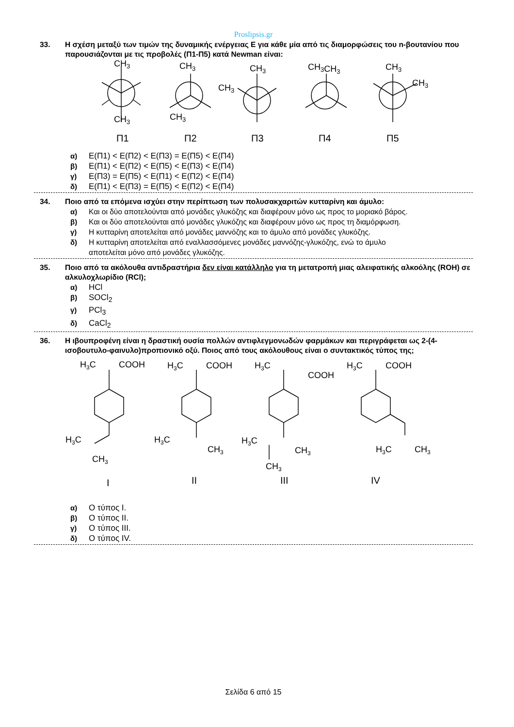Proslipsis.gr
33. Η σχέση μεταξύ των τιμών της δυναμικής ενέργειας Ε για κάθε μία από τις διαμορφώσεις του n-βουτανίου που παρουσιάζονται με τις προβολές (Π1-Π5) κατά Newman είναι:
CH3
CH3
CH3
CH3
CH3
CH3
CH3CH3
CH3
CH3
Π1
Π2
Π3
Π4
Π5
α) Ε(Π1) < Ε(Π2) < Ε(Π3) = Ε(Π5) < Ε(Π4)
β) Ε(Π1) < Ε(Π2) < Ε(Π5) < Ε(Π3) < Ε(Π4)
γ) Ε(Π3) = Ε(Π5) < Ε(Π1) < Ε(Π2) < Ε(Π4)
δ) Ε(Π1) < Ε(Π3) = Ε(Π5) < Ε(Π2) < Ε(Π4)
34. Ποιο από τα επόμενα ισχύει στην περίπτωση των πολυσακχαριτών κυτταρίνη και άμυλο:
α) Και οι δύο αποτελούνται από μονάδες γλυκόζης και διαφέρουν μόνο ως προς το μοριακό βάρος.
β) Και οι δύο αποτελούνται από μονάδες γλυκόζης και διαφέρουν μόνο ως προς τη διαμόρφωση.
γ) Η κυτταρίνη αποτελείται από μονάδες μαννόζης και το άμυλο από μονάδες γλυκόζης.
δ) Η κυτταρίνη αποτελείται από εναλλασσόμενες μονάδες μαννόζης-γλυκόζης, ενώ το άμυλο
αποτελείται μόνο από μονάδες γλυκόζης.
35. Ποιο από τα ακόλουθα αντιδραστήρια δεν είναι κατάλληλο για τη μετατροπή μιας αλειφατικής αλκοόλης (ROH) σε αλκυλοχλωρίδιο (RCl);
α) HCl
β) SOCl<sub>2</sub>
γ) PCl<sub>3</sub>
δ) CaCl<sub>2</sub>
36. Η ιβουπροφένη είναι η δραστική ουσία πολλών αντιφλεγμονωδών φαρμάκων και περιγράφεται ως 2-(4-ισοβουτυλο-φαινυλο)προπιονικό οξύ. Ποιος από τους ακόλουθους είναι ο συντακτικός τύπος της;
H3C
COOH
H3C
CH3
H3C
COOH
H3C
CH3
H3C
COOH
H3C
CH3
CH3
H3C
COOH
H3C
CH3
I
II
III
IV
α) Ο τύπος Ι.
β) Ο τύπος ΙΙ.
γ) Ο τύπος ΙΙΙ.
δ) Ο τύπος ΙV.
Σελίδα 6 από 15